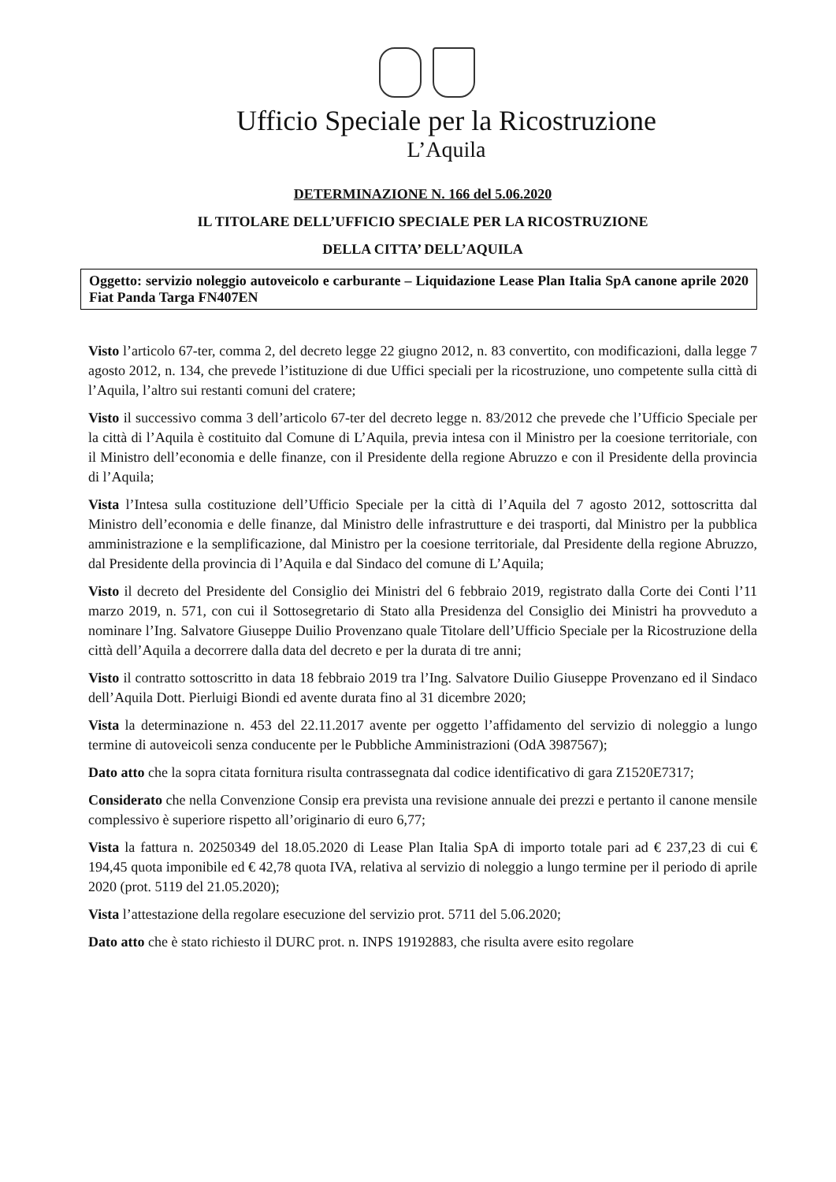Ufficio Speciale per la Ricostruzione
L’Aquila
DETERMINAZIONE N. 166 del 5.06.2020
IL TITOLARE DELL’UFFICIO SPECIALE PER LA RICOSTRUZIONE
DELLA CITTA’ DELL’AQUILA
Oggetto: servizio noleggio autoveicolo e carburante – Liquidazione Lease Plan Italia SpA canone aprile 2020 Fiat Panda Targa FN407EN
Visto l’articolo 67-ter, comma 2, del decreto legge 22 giugno 2012, n. 83 convertito, con modificazioni, dalla legge 7 agosto 2012, n. 134, che prevede l’istituzione di due Uffici speciali per la ricostruzione, uno competente sulla città di l’Aquila, l’altro sui restanti comuni del cratere;
Visto il successivo comma 3 dell’articolo 67-ter del decreto legge n. 83/2012 che prevede che l’Ufficio Speciale per la città di l’Aquila è costituito dal Comune di L’Aquila, previa intesa con il Ministro per la coesione territoriale, con il Ministro dell’economia e delle finanze, con il Presidente della regione Abruzzo e con il Presidente della provincia di l’Aquila;
Vista l’Intesa sulla costituzione dell’Ufficio Speciale per la città di l’Aquila del 7 agosto 2012, sottoscritta dal Ministro dell’economia e delle finanze, dal Ministro delle infrastrutture e dei trasporti, dal Ministro per la pubblica amministrazione e la semplificazione, dal Ministro per la coesione territoriale, dal Presidente della regione Abruzzo, dal Presidente della provincia di l’Aquila e dal Sindaco del comune di L’Aquila;
Visto il decreto del Presidente del Consiglio dei Ministri del 6 febbraio 2019, registrato dalla Corte dei Conti l’11 marzo 2019, n. 571, con cui il Sottosegretario di Stato alla Presidenza del Consiglio dei Ministri ha provveduto a nominare l’Ing. Salvatore Giuseppe Duilio Provenzano quale Titolare dell’Ufficio Speciale per la Ricostruzione della città dell’Aquila a decorrere dalla data del decreto e per la durata di tre anni;
Visto il contratto sottoscritto in data 18 febbraio 2019 tra l’Ing. Salvatore Duilio Giuseppe Provenzano ed il Sindaco dell’Aquila Dott. Pierluigi Biondi ed avente durata fino al 31 dicembre 2020;
Vista la determinazione n. 453 del 22.11.2017 avente per oggetto l’affidamento del servizio di noleggio a lungo termine di autoveicoli senza conducente per le Pubbliche Amministrazioni (OdA 3987567);
Dato atto che la sopra citata fornitura risulta contrassegnata dal codice identificativo di gara Z1520E7317;
Considerato che nella Convenzione Consip era prevista una revisione annuale dei prezzi e pertanto il canone mensile complessivo è superiore rispetto all’originario di euro 6,77;
Vista la fattura n. 20250349 del 18.05.2020 di Lease Plan Italia SpA di importo totale pari ad € 237,23 di cui € 194,45 quota imponibile ed € 42,78 quota IVA, relativa al servizio di noleggio a lungo termine per il periodo di aprile 2020 (prot. 5119 del 21.05.2020);
Vista l’attestazione della regolare esecuzione del servizio prot. 5711 del 5.06.2020;
Dato atto che è stato richiesto il DURC prot. n. INPS 19192883, che risulta avere esito regolare